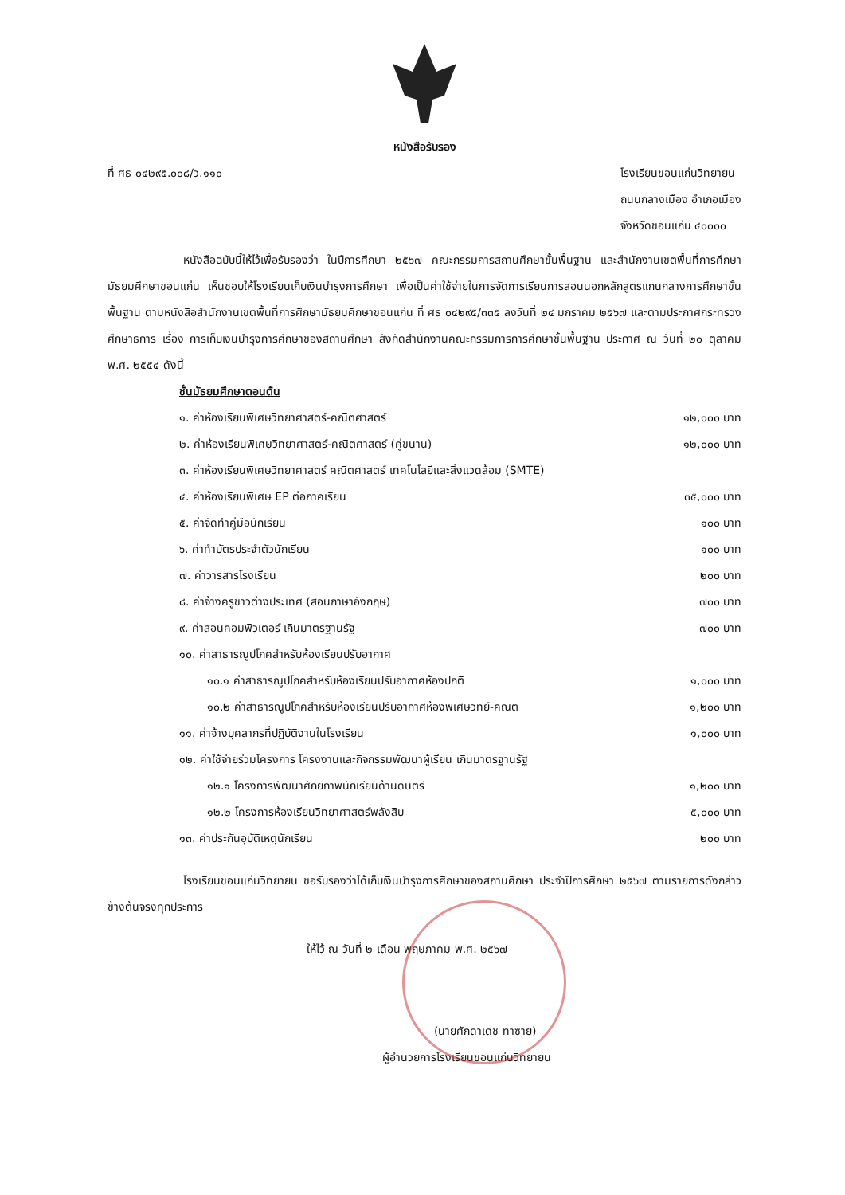หนังสือรับรอง
ที่ ศธ ๐๔๒๙๕.๐๐๘/ว.๑๑๐ โรงเรียนขอนแก่นวิทยายน
ถนนกลางเมือง อำเภอเมือง
จังหวัดขอนแก่น ๔๐๐๐๐
หนังสือฉบับนี้ให้ไว้เพื่อรับรองว่า ในปีการศึกษา ๒๕๖๗ คณะกรรมการสถานศึกษาขั้นพื้นฐาน และสำนักงานเขตพื้นที่การศึกษามัธยมศึกษาขอนแก่น เห็นชอบให้โรงเรียนเก็บเงินบำรุงการศึกษา เพื่อเป็นค่าใช้จ่ายในการจัดการเรียนการสอนนอกหลักสูตรแกนกลางการศึกษาขั้นพื้นฐาน ตามหนังสือสำนักงานเขตพื้นที่การศึกษามัธยมศึกษาขอนแก่น ที่ ศธ ๐๔๒๙๕/๓๓๕ ลงวันที่ ๒๔ มกราคม ๒๕๖๗ และตามประกาศกระทรวงศึกษาธิการ เรื่อง การเก็บเงินบำรุงการศึกษาของสถานศึกษา สังกัดสำนักงานคณะกรรมการการศึกษาขั้นพื้นฐาน ประกาศ ณ วันที่ ๒๐ ตุลาคม พ.ศ. ๒๕๕๔ ดังนี้
ชั้นมัธยมศึกษาตอนต้น
| ๑. ค่าห้องเรียนพิเศษวิทยาศาสตร์-คณิตศาสตร์ | ๑๒,๐๐๐ บาท |
| ๒. ค่าห้องเรียนพิเศษวิทยาศาสตร์-คณิตศาสตร์ (คู่ขนาน) | ๑๒,๐๐๐ บาท |
| ๓. ค่าห้องเรียนพิเศษวิทยาศาสตร์ คณิตศาสตร์ เทคโนโลยีและสิ่งแวดล้อม (SMTE) | |
| ๔. ค่าห้องเรียนพิเศษ EP ต่อภาคเรียน | ๓๕,๐๐๐ บาท |
| ๕. ค่าจัดทำคู่มือนักเรียน | ๑๐๐ บาท |
| ๖. ค่าทำบัตรประจำตัวนักเรียน | ๑๐๐ บาท |
| ๗. ค่าวารสารโรงเรียน | ๒๐๐ บาท |
| ๘. ค่าจ้างครูชาวต่างประเทศ (สอนภาษาอังกฤษ) | ๗๐๐ บาท |
| ๙. ค่าสอนคอมพิวเตอร์ เกินมาตรฐานรัฐ | ๗๐๐ บาท |
| ๑๐. ค่าสาธารณูปโภคสำหรับห้องเรียนปรับอากาศ | |
| ๑๐.๑ ค่าสาธารณูปโภคสำหรับห้องเรียนปรับอากาศห้องปกติ | ๑,๐๐๐ บาท |
| ๑๐.๒ ค่าสาธารณูปโภคสำหรับห้องเรียนปรับอากาศห้องพิเศษวิทย์-คณิต | ๑,๒๐๐ บาท |
| ๑๑. ค่าจ้างบุคลากรที่ปฏิบัติงานในโรงเรียน | ๑,๐๐๐ บาท |
| ๑๒. ค่าใช้จ่ายร่วมโครงการ โครงงานและกิจกรรมพัฒนาผู้เรียน เกินมาตรฐานรัฐ | |
| ๑๒.๑ โครงการพัฒนาศักยภาพนักเรียนด้านดนตรี | ๑,๒๐๐ บาท |
| ๑๒.๒ โครงการห้องเรียนวิทยาศาสตร์พลังสิบ | ๕,๐๐๐ บาท |
| ๑๓. ค่าประกันอุบัติเหตุนักเรียน | ๒๐๐ บาท |
โรงเรียนขอนแก่นวิทยายน ขอรับรองว่าได้เก็บเงินบำรุงการศึกษาของสถานศึกษา ประจำปีการศึกษา ๒๕๖๗ ตามรายการดังกล่าวข้างต้นจริงทุกประการ
ให้ไว้ ณ วันที่ ๒ เดือน พฤษภาคม พ.ศ. ๒๕๖๗
(นายศักดาเดช ทาซาย)
ผู้อำนวยการโรงเรียนขอนแก่นวิทยายน